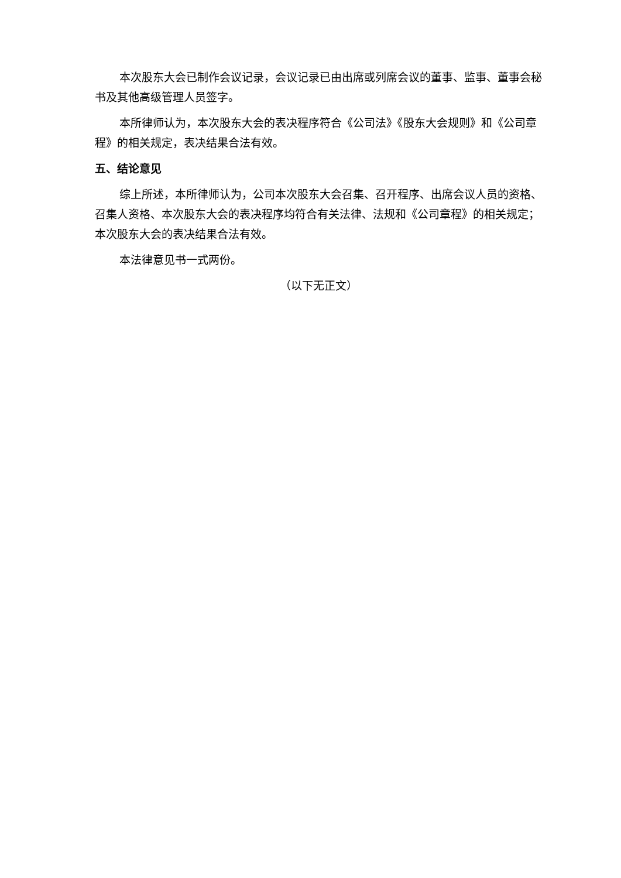本次股东大会已制作会议记录，会议记录已由出席或列席会议的董事、监事、董事会秘书及其他高级管理人员签字。
本所律师认为，本次股东大会的表决程序符合《公司法》《股东大会规则》和《公司章程》的相关规定，表决结果合法有效。
五、结论意见
综上所述，本所律师认为，公司本次股东大会召集、召开程序、出席会议人员的资格、召集人资格、本次股东大会的表决程序均符合有关法律、法规和《公司章程》的相关规定；本次股东大会的表决结果合法有效。
本法律意见书一式两份。
（以下无正文）